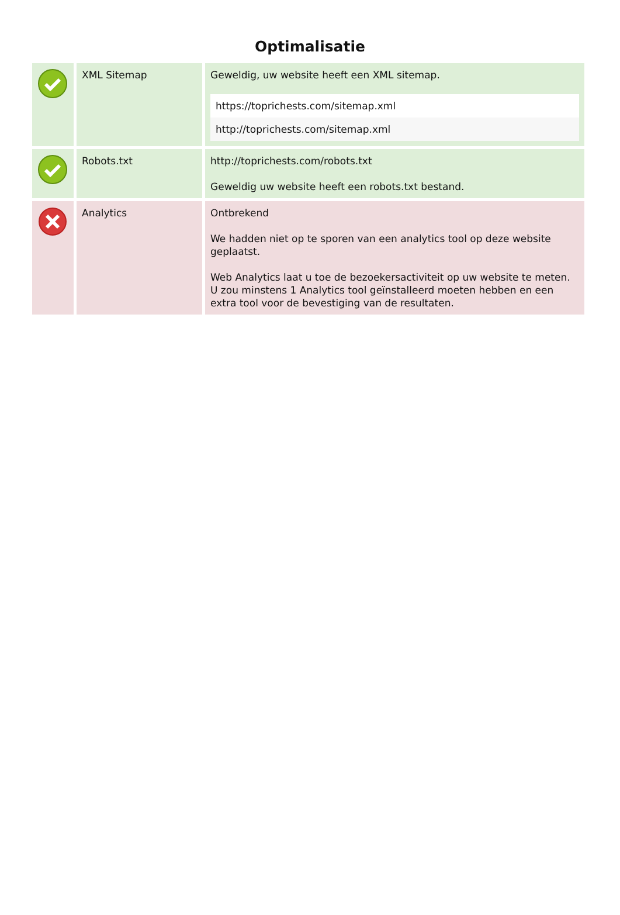Optimalisatie
| | XML Sitemap | Geweldig, uw website heeft een XML sitemap. https://toprichests.com/sitemap.xml http://toprichests.com/sitemap.xml |
| | Robots.txt | http://toprichests.com/robots.txt Geweldig uw website heeft een robots.txt bestand. |
| | Analytics | Ontbrekend We hadden niet op te sporen van een analytics tool op deze website geplaatst. Web Analytics laat u toe de bezoekersactiviteit op uw website te meten. U zou minstens 1 Analytics tool geïnstalleerd moeten hebben en een extra tool voor de bevestiging van de resultaten. |